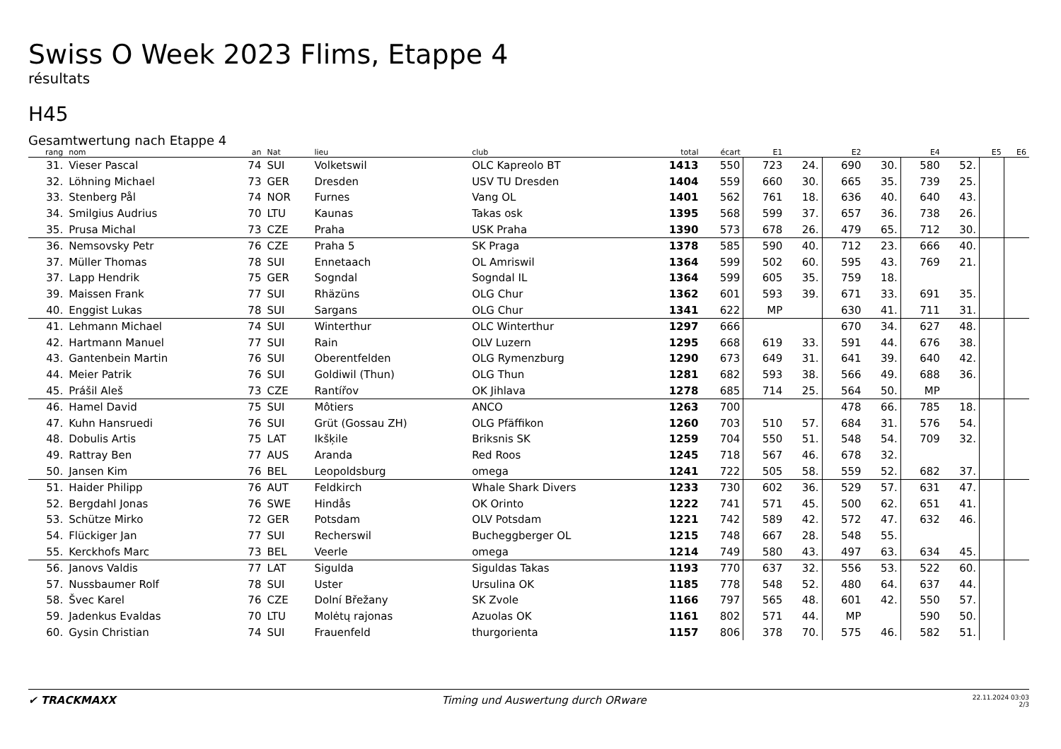Swiss O Week 2023 Flims, Etappe 4
résultats
H45
Gesamtwertung nach Etappe 4
| rang | nom | an | Nat | lieu | club | total | écart | E1 | | E2 | | E4 | | E5 | E6 |
| --- | --- | --- | --- | --- | --- | --- | --- | --- | --- | --- | --- | --- | --- | --- | --- |
| 31. | Vieser Pascal | 74 | SUI | Volketswil | OLC Kapreolo BT | 1413 | 550 | 723 | 24. | 690 | 30. | 580 | 52. | | |
| 32. | Löhning Michael | 73 | GER | Dresden | USV TU Dresden | 1404 | 559 | 660 | 30. | 665 | 35. | 739 | 25. | | |
| 33. | Stenberg Pål | 74 | NOR | Furnes | Vang OL | 1401 | 562 | 761 | 18. | 636 | 40. | 640 | 43. | | |
| 34. | Smilgius Audrius | 70 | LTU | Kaunas | Takas osk | 1395 | 568 | 599 | 37. | 657 | 36. | 738 | 26. | | |
| 35. | Prusa Michal | 73 | CZE | Praha | USK Praha | 1390 | 573 | 678 | 26. | 479 | 65. | 712 | 30. | | |
| 36. | Nemsovsky Petr | 76 | CZE | Praha 5 | SK Praga | 1378 | 585 | 590 | 40. | 712 | 23. | 666 | 40. | | |
| 37. | Müller Thomas | 78 | SUI | Ennetaach | OL Amriswil | 1364 | 599 | 502 | 60. | 595 | 43. | 769 | 21. | | |
| 37. | Lapp Hendrik | 75 | GER | Sogndal | Sogndal IL | 1364 | 599 | 605 | 35. | 759 | 18. | | | | |
| 39. | Maissen Frank | 77 | SUI | Rhäzüns | OLG Chur | 1362 | 601 | 593 | 39. | 671 | 33. | 691 | 35. | | |
| 40. | Enggist Lukas | 78 | SUI | Sargans | OLG Chur | 1341 | 622 | MP | | 630 | 41. | 711 | 31. | | |
| 41. | Lehmann Michael | 74 | SUI | Winterthur | OLC Winterthur | 1297 | 666 | | | 670 | 34. | 627 | 48. | | |
| 42. | Hartmann Manuel | 77 | SUI | Rain | OLV Luzern | 1295 | 668 | 619 | 33. | 591 | 44. | 676 | 38. | | |
| 43. | Gantenbein Martin | 76 | SUI | Oberentfelden | OLG Rymenzburg | 1290 | 673 | 649 | 31. | 641 | 39. | 640 | 42. | | |
| 44. | Meier Patrik | 76 | SUI | Goldiwil (Thun) | OLG Thun | 1281 | 682 | 593 | 38. | 566 | 49. | 688 | 36. | | |
| 45. | Prášil Aleš | 73 | CZE | Rantířov | OK Jihlava | 1278 | 685 | 714 | 25. | 564 | 50. | MP | | | |
| 46. | Hamel David | 75 | SUI | Môtiers | ANCO | 1263 | 700 | | | 478 | 66. | 785 | 18. | | |
| 47. | Kuhn Hansruedi | 76 | SUI | Grüt (Gossau ZH) | OLG Pfäffikon | 1260 | 703 | 510 | 57. | 684 | 31. | 576 | 54. | | |
| 48. | Dobulis Artis | 75 | LAT | Ikšķile | Briksnis SK | 1259 | 704 | 550 | 51. | 548 | 54. | 709 | 32. | | |
| 49. | Rattray Ben | 77 | AUS | Aranda | Red Roos | 1245 | 718 | 567 | 46. | 678 | 32. | | | | |
| 50. | Jansen Kim | 76 | BEL | Leopoldsburg | omega | 1241 | 722 | 505 | 58. | 559 | 52. | 682 | 37. | | |
| 51. | Haider Philipp | 76 | AUT | Feldkirch | Whale Shark Divers | 1233 | 730 | 602 | 36. | 529 | 57. | 631 | 47. | | |
| 52. | Bergdahl Jonas | 76 | SWE | Hindås | OK Orinto | 1222 | 741 | 571 | 45. | 500 | 62. | 651 | 41. | | |
| 53. | Schütze Mirko | 72 | GER | Potsdam | OLV Potsdam | 1221 | 742 | 589 | 42. | 572 | 47. | 632 | 46. | | |
| 54. | Flückiger Jan | 77 | SUI | Recherswil | Bucheggberger OL | 1215 | 748 | 667 | 28. | 548 | 55. | | | | |
| 55. | Kerckhofs Marc | 73 | BEL | Veerle | omega | 1214 | 749 | 580 | 43. | 497 | 63. | 634 | 45. | | |
| 56. | Janovs Valdis | 77 | LAT | Sigulda | Siguldas Takas | 1193 | 770 | 637 | 32. | 556 | 53. | 522 | 60. | | |
| 57. | Nussbaumer Rolf | 78 | SUI | Uster | Ursulina OK | 1185 | 778 | 548 | 52. | 480 | 64. | 637 | 44. | | |
| 58. | Švec Karel | 76 | CZE | Dolní Břežany | SK Zvole | 1166 | 797 | 565 | 48. | 601 | 42. | 550 | 57. | | |
| 59. | Jadenkus Evaldas | 70 | LTU | Molėtų rajonas | Azuolas OK | 1161 | 802 | 571 | 44. | MP | | 590 | 50. | | |
| 60. | Gysin Christian | 74 | SUI | Frauenfeld | thurgorienta | 1157 | 806 | 378 | 70. | 575 | 46. | 582 | 51. | | |
✔ TRACKMAXX Timing und Auswertung durch ORware
22.11.2024 03:03
2/3